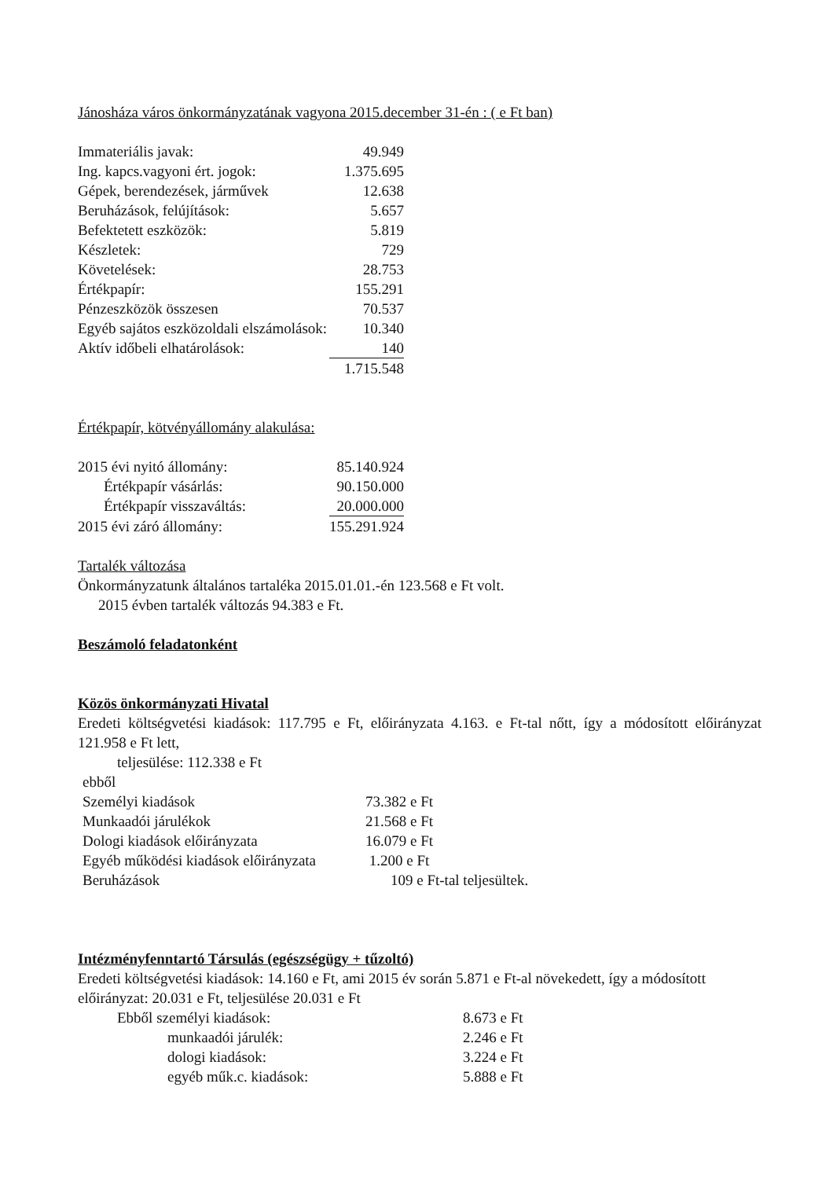Jánosháza város önkormányzatának vagyona 2015.december 31-én : ( e Ft ban)
| Immateriális javak: | 49.949 |
| Ing. kapcs.vagyoni ért. jogok: | 1.375.695 |
| Gépek, berendezések, járművek | 12.638 |
| Beruházások, felújítások: | 5.657 |
| Befektetett eszközök: | 5.819 |
| Készletek: | 729 |
| Követelések: | 28.753 |
| Értékpapír: | 155.291 |
| Pénzeszközök összesen | 70.537 |
| Egyéb sajátos eszközoldali elszámolások: | 10.340 |
| Aktív időbeli elhatárolások: | 140 |
| | 1.715.548 |
Értékpapír, kötvényállomány alakulása:
| 2015 évi nyitó állomány: | 85.140.924 |
| Értékpapír vásárlás: | 90.150.000 |
| Értékpapír visszaváltás: | 20.000.000 |
| 2015 évi záró állomány: | 155.291.924 |
Tartalék változása
Önkormányzatunk általános tartaléka 2015.01.01.-én 123.568 e Ft volt.
2015 évben tartalék változás 94.383 e Ft.
Beszámoló feladatonként
Közös önkormányzati Hivatal
Eredeti költségvetési kiadások: 117.795 e Ft, előirányzata 4.163. e Ft-tal nőtt, így a módosított előirányzat 121.958 e Ft lett,
teljesülése: 112.338 e Ft
| ebből | |
| Személyi kiadások | 73.382 e Ft |
| Munkaadói járulékok | 21.568 e Ft |
| Dologi kiadások előirányzata | 16.079 e Ft |
| Egyéb működési kiadások előirányzata | 1.200 e Ft |
| Beruházások | 109 e Ft-tal teljesültek. |
Intézményfenntartó Társulás (egészségügy + tűzoltó)
Eredeti költségvetési kiadások: 14.160 e Ft, ami 2015 év során 5.871 e Ft-al növekedett, így a módosított előirányzat: 20.031 e Ft, teljesülése 20.031 e Ft
| Ebből személyi kiadások: | 8.673 e Ft |
| munkaadói járulék: | 2.246 e Ft |
| dologi kiadások: | 3.224 e Ft |
| egyéb műk.c. kiadások: | 5.888 e Ft |